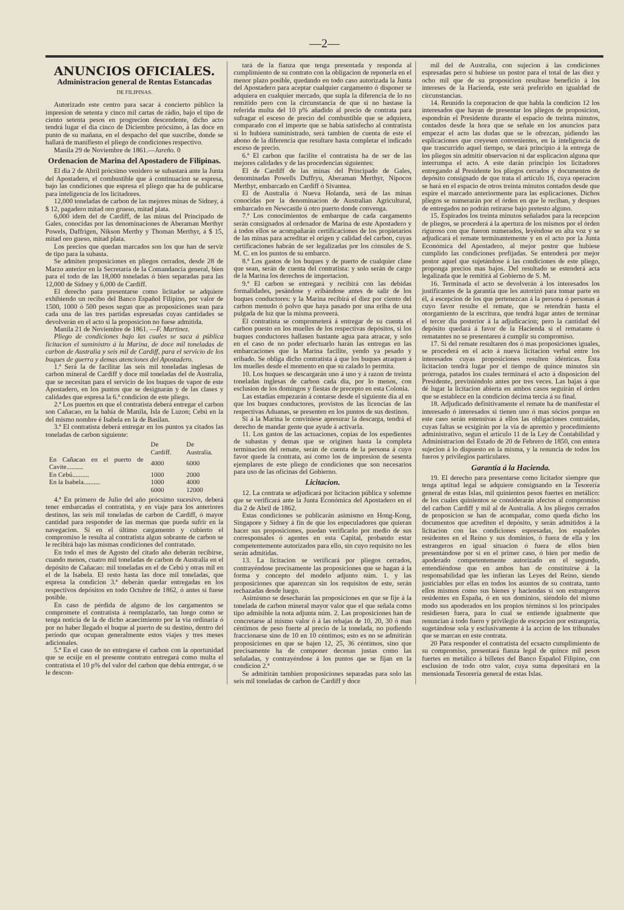—2—
ANUNCIOS OFICIALES.
Administracion general de Rentas Estancadas
DE FILIPINAS.
Autorizado este centro para sacar á concierto público la impresion de setenta y cinco mil cartas de rádio, bajo el tipo de ciento setenta pesos en progrecion descendente, dicho acto tendrá lugar el dia cinco de Diciembre prócsimo, á las doce en punto de su mañana, en el despacho del que suscribe, donde se hallará de manifiesto el pliego de condiciones respectivo.
Manila 29 de Noviembre de 1861.—Jareño. 0
Ordenacion de Marina del Apostadero de Filipinas.
El dia 2 de Abril prócsimo venidero se subastará ante la Junta del Apostadero, el combustible que á continuacion se espresa, bajo las condiciones que espresa el pliego que ha de publicarse para inteligencia de los licitadores.
12,000 toneladas de carbon de las mejores minas de Sidney, á $ 12, pagadero mitad oro grueso, mitad plata.
6,000 idem del de Cardiff, de las minas del Principado de Gales, conocidas por las denominaciones de Aberaman Merthyr Powels, Daffrigen, Nikson Merthy y Thoman Merthyr, á $ 15, mitad oro gueso, mitad plata.
Los precios que quedan marcados son los que han de servir de tipo para la subasta.
Se admiten proposiciones en pliegos cerrados, desde 28 de Marzo anterior en la Secretaría de la Comandancia general, bien para el todo de las 18,000 toneladas ó bien separadas para las 12,000 de Sidney y 6,000 de Cardiff.
El derecho para presentarse como licitador se adquiere exhibiendo un recibo del Banco Español Filipino, por valor de 1500, 1000 ó 500 pesos segun que as proposiciones sean para cada una de las tres partidas espresadas cuyas cantidades se devolverán en el acto si la proposicion no fuese admitida.
Manila 21 de Noviembre de 1861. —F. Martinez.
Pliego de condiciones bajo las cuales se saca á pública licitacion el suministro á la Marina, de doce mil toneladas de carbon de Australia y seis mil de Cardiff, para el servicio de los buques de guerra y demas atenciones del Apostadero.
1.ª Será la de facilitar las seis mil toneladas inglesas de carbon mineral de Cardiff y doce mil toneladas del de Australia, que se necesitan para el servicio de los buques de vapor de este Apostadero, en los puntos que se designarán y de las clases y calidades que espresa la 6.ª condicion de este pliego.
2.ª Los puertos en que el contratista deberá entregar el carbon son Cañacao, en la bahía de Manila, Isla de Luzon; Cebú en la del mismo nombre é Isabela en la de Basilan.
3.ª El contratista deberá entregar en los puntos ya citados las toneladas de carbon siguiente:
| | De Cardiff. | De Australia. |
| --- | --- | --- |
| En Cañacao en el puerto de Cavite.......... | 4000 | 6000 |
| En Cebú.......... | 1000 | 2000 |
| En la Isabela.......... | 1000 | 4000 |
| | 6000 | 12000 |
4.ª En primero de Julio del año prócsimo sucesivo, deberá tener embarcadas el contratista, y en viaje para los anteriores destinos, las seis mil toneladas de carbon de Cardiff, ó mayor cantidad para responder de las mermas que pueda sufrir en la navegacion. Si en el último cargamento y cubierto el compromiso le resulta al contratista algun sobrante de carbon se le recibirá bajo las mismas condiciones del contratado.
En todo el mes de Agosto del citado año deberán recibirse, cuando menos, cuatro mil toneladas de carbon de Australia en el depósito de Cañacao: mil toneladas en el de Cebú y otras mil en el de la Isabela. El resto hasta las doce mil toneladas, que espresa la condicion 3.ª deberán quedar entregadas en los respectivos depósitos en todo Octubre de 1862, ó antes si fuese posible.
En caso de pérdida de alguno de los cargamentos se compromete el contratista á reemplazarlo, tan luego como se tenga noticia de la de dicho acaecimiento por la via ordinaria ó por no haber llegado el buque al puerto de su destino, dentro del período que ocupan generalmente estos viajes y tres meses adicionales.
5.ª En el caso de no entregarse el carbon con la oportunidad que se ecsije en el presente contrato entregará como multa el contratista el 10 p% del valor del carbon que debia entregar, ó se le descon-
tará de la fianza que tenga presentada y responda al cumplimiento de su contrato con la obligacion de reponerla en el menor plazo posible, quedando en todo caso autorizada la Junta del Apostadero para aceptar cualquier cargamento ó disponer se adquiera en cualquier mercado, que supla la diferencia de lo no remitido pero con la circunstancia de que si no bastase la referida multa del 10 p% añadido al precio de contrata para sufragar el esceso de precio del combustible que se adquiera, comparado con el importe que se habia satisfecho al contratista si lo hubiera suministrado, será tambien de cuenta de este el abono de la diferencia que resultare hasta completar el indicado esceso de precio.
6.ª El carbon que facilite el contratista ha de ser de las mejores calidades y de las procedencias siguientes:
El de Cardiff de las minas del Principado de Gales, denominadas Powells Duffryu, Aberaman Merthyr, Nipocos Merthyr, embarcado en Cardiff ó Sivantea.
El de Australia ó Nueva Holanda, será de las minas conocidas por la denominacion de Australian Agricultural, embarcado en Newcastle ú otro puerto donde convenga.
7.ª Los conocimientos de embarque de cada cargamento serán consignados al ordenador de Marina de este Apostadero y á todos ellos se acompañarán certificaciones de los propietarios de las minas para acreditar el orígen y calidad del carbon, cuyas certificaciones habrán de ser legalizadas por los cónsules de S. M. C. en los puntos de su embarco.
8.ª Los gastos de los buques y de puerto de cualquier clase que sean, serán de cuenta del contratista: y solo serán de cargo de la Marina los derechos de importacion.
9.ª El carbon se entregará y recibirá con las debidas formalidades, pesándose y eribándose antes de salir de los buques conductores: y la Marina recibirá el diez por ciento del carbon menudo ó polvo que haya pasado por una eriba de una pulgada de luz que la misma proveerá.
El contratista se comprometerá á entregar de su cuenta el carbon puesto en los muelles de los respectivas depósitos, si los buques conductores hallasen bastante agua para atracar, y solo en el caso de no poder efectuarlo harán las entregas en las embarcaciones que la Marina facilite, yendo ya pesado y eribado. Se obliga dicho contratista á que los buques atraquen á los muelles desde el momento en que su calado lo permita.
10. Los buques se descargarán uno á uno y á razon de treinta toneladas inglesas de carbon cada dia, por lo menos, con esclusion de los domingos y fiestas de precepto en esta Colonia.
Las estadías empezarán á contarse desde el siguiente dia al en que los buques conductores, provistos de las licencias de las respectivas Aduanas, se presenten en los puntos de sus destinos.
Si á la Marina le conviniese apresurar la descarga, tendrá el derecho de mandar gente que ayude á activarla.
11. Los gastos de las actuaciones, copias de los espedientes de subastas y demas que se originen hasta la completa terminacion del remate, serán de cuenta de la persona á cuyo favor quede la contrata, así como los de impresion de sesenta ejemplares de este pliego de condiciones que son necesarios para uso de las oficinas del Gobierno.
Licitacion.
12. La contrata se adjudicará por licitacion pública y solemne que se verificará ante la Junta Económica del Apostadero en el dia 2 de Abril de 1862.
Estas condiciones se publicarán asimismo en Hong-Kong, Singapore y Sidney á fin de que los especuladores que quieran hacer sus proposiciones, puedan verificarlo por medio de sus corresponsales ó agentes en esta Capital, probando estar competentemente autorizados para ello, sin cuyo requisito no les serán admitidas.
13. La licitacion se verificará por pliegos cerrados, contrayéndose precisamente las proposiciones que se hagan á la forma y concepto del modelo adjunto núm. 1. y las proposiciones que aparezcan sin los requisitos de este, serán rechazadas desde luego.
Asimismo se desecharán las proposiciones en que se fije á la tonelada de carbon mineral mayor valor que el que señala como tipo admisible la nota adjunta núm. 2. Las proposiciones han de concretarse al mismo valor ó á las rebajas de 10, 20, 30 ó mas céntimos de peso fuerte al precio de la tonelada, no pudiendo fraccionarse sino de 10 en 10 céntimos; esto es no se admitirán proposiciones en que se bajen 12, 25, 36 céntimos, sino que precisamente ha de componer decenas justas como las señaladas, y contrayéndose á los puntos qae se fijan en la condicion 2.ª
Se admitirán tambien proposiciones separadas para solo las seis mil toneladas de carbon de Cardiff y doce
mil del de Australia, con sujecion á las condiciones espresadas pero si hubiese un postor para el total de las diez y ocho mil que de su proposicion resultase beneficio á los intereses de la Hacienda, este será preferido en igualdad de circunstancias.
14. Reunido la corporacion de que habla la condicion 12 los interesados que hayan de presentar los pliegos de proposicion, espondrán el Presidente durante el espacio de treinta minutos, contados desde la hora que se señale en los anuncios para empezar el acto las dudas que se le ofrezcan, pidiendo las esplicaciones que creyesen convenientes, en la inteligencia de que trascurrido aquel tiempo, se dará principio á la entrega de los pliegos sin admitir observacion ni dar esplicacion alguna que interrumpa el acto. A este darán principio los licitadores entregando al Presidente los pliegos cerrados y documentos de depósito consignado de que trata el artículo 16, cuya operacion se hará en el espacio de otros treinta minutos contados desde que espire el marcado anteriormente para las esplicaciones. Dichos pliegos se numerarán por el órden en que le reciban, y despues de entregados no podrán retirarse bajo pretesto alguno.
15. Espirados los treinta minutos señalados para la recepcion de pliegos, se procederá á la apertura de los mismos por el órden riguroso con que fueron numerados, leyéndose en alta voz y se adjudicará el remate terminantemente y en el acto por la Junta Económica del Apostadero, al mejor postor que hubiese cumplido las condiciones prefijadas. Se entenderá por mejor postor aquel que sujetándose á las condiciones de este pliego, proponga precios mas bajos. Del resultado se estenderá acta legalizada que le remitirá al Gobierno de S. M.
16. Terminada el acto se devolverán á los interesados los justificantes de la garantía que les autorizó para tomar parte en él, á escepcion de los que pertenezcan á la persona ó personas á cuyo favor resulte el remate, que se retendrán hasta el otorgamiento de la escritura, que tendrá lugar antes de terminar el tercer dia posterior á la adjudicacion; pero la cantidad del depósito quedará á favor de la Hacienda si el rematante ó rematantes no se presentareu á cumplir su compromiso.
17. Si del remate resultaren dos ó mas proposiciones iguales, se procederá en el acto á nueva licitacion verbal entre los interesados cuyas proposiciones resulten idénticas. Esta licitacion tendrá lugar por el tiempo de quince minutos sin prórroga, patados los cuales terminará el acto á disposicion del Presidente, previniéndolo antes por tres veces. Las bajas á que dé lugar la licitacion abierta en ambos casos seguirán el órden que se establece en la condicion décima tercia á su final.
18. Adjudicado definitivamente el remate ha de manifestar el interesado ó interesados si tienen uno ó mas sócios porque en este caso serán estensivas á ellos las obligaciones contraidas, cuyas faltas se ecsigirán por la vía de apremio y procedimiento administrativo, segun el artículo 11 de la Ley de Contabilidad y Administracion del Estado de 20 de Febrero de 1850, con entera sujecion á lo dispuesto en la misma, y la renuncia de todos los fueros y privilegios particulares.
Garantía á la Hacienda.
19. El derecho para presentarse como licitador siempre que tenga aptitud legal se adquiere consignando en la Tesorería general de estas Islas, mil quinientos pesos fuertes en metálico: de los cuales quinientos se considerarán afectos al compromiso del carbon Cardiff y mil al de Australia. A los pliegos cerrados de proposicion se han de acompañar, como queda dicho los documentos que acrediten el depósito, y serán admitidos á la licitacion con las condiciones espresadas, los españoles residentes en el Reino y sus dominios, ó fuera de ella y los estrangeros en igual situacion ó fuera de ellos bien presentándose por sí en el primer caso, ó bien por medio de apoderado competentemente autorizado en el segundo, entendiéndose que en ambos han de constituirse á la responsabilidad que les infieran las Leyes del Reino, siendo justiciables por ellas en todos los asuntos de su contrata, tanto ellos mismos como sus bienes y haciendas si son estrangeros residentes en España, ó en sus dominios, siéndolo del mismo modo sus apoderados en los propios términos si los principales residiesen fuera, para lo cual se entiende igualmente que renuncian á todo fuero y privilegio de escepcion por estrangería, sugetándose sola y esclusivamente á la accion de los tribunales que se marcan en este contrata.
20 Para responder el contratista del ecsacto cumplimiento de su compromiso, presentará fianza legal de quince mil pesos fuertes en metálico á billetes del Banco Español Filipino, con esclusion de todo otro valor, cuya suma depositará en la mensionada Tesorería general de estas Islas.